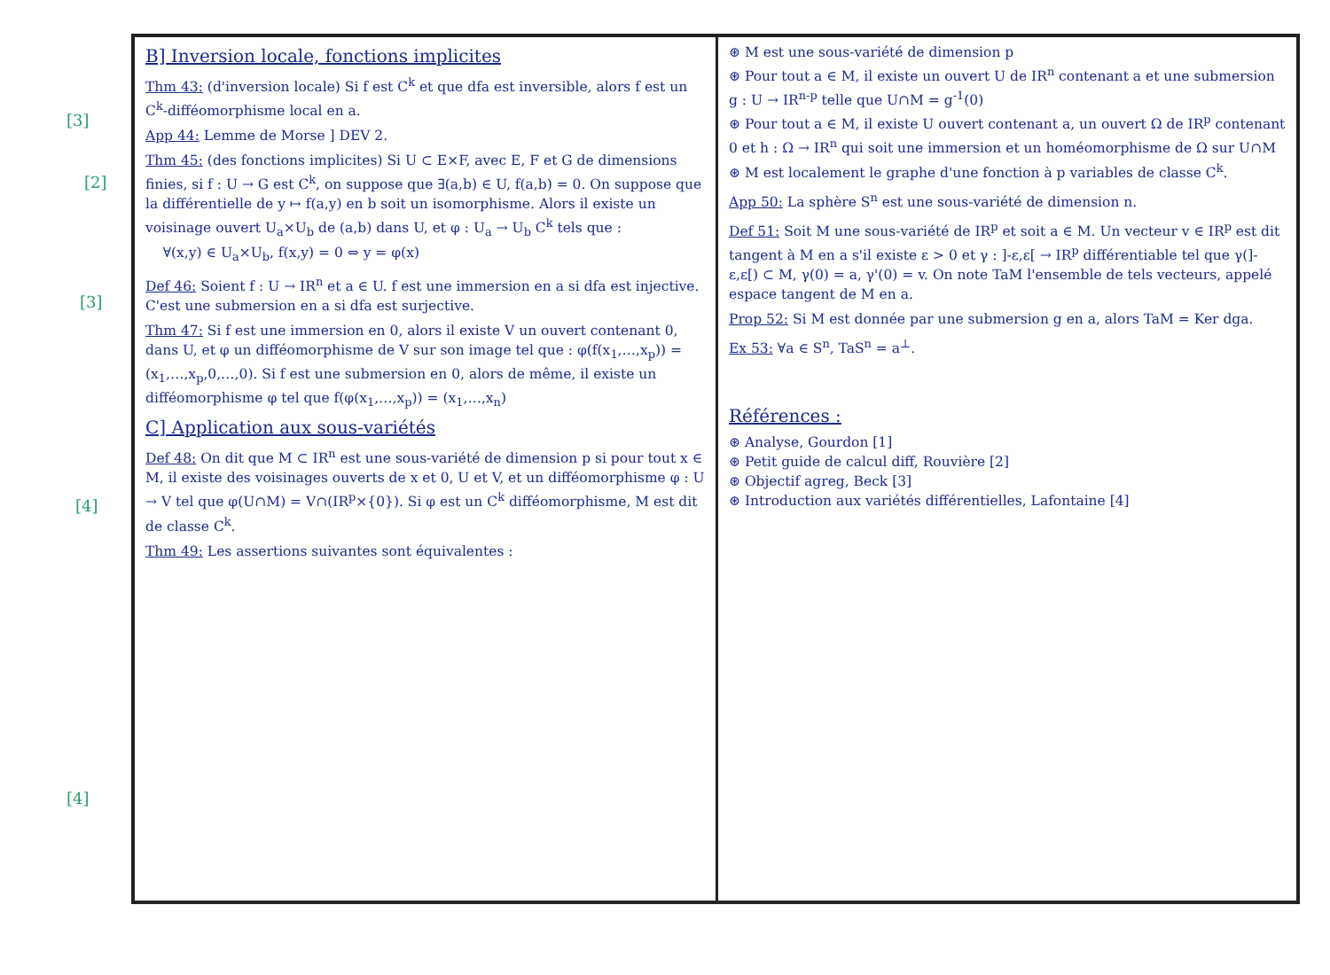B] Inversion locale, fonctions implicites
Thm 43: (d'inversion locale) Si f est C<sup>k</sup> et que dfa est inversible, alors f est un C<sup>k</sup>-difféomorphisme local en a.
App 44: Lemme de Morse ] DEV 2.
Thm 45: (des fonctions implicites) Si U ⊂ E×F, avec E, F et G de dimensions finies, si f : U → G est C<sup>k</sup>, on suppose que ∃(a,b) ∈ U, f(a,b) = 0. On suppose que la différentielle de y ↦ f(a,y) en b soit un isomorphisme. Alors il existe un voisinage ouvert U<sub>a</sub>×U<sub>b</sub> de (a,b) dans U, et φ : U<sub>a</sub> → U<sub>b</sub> C<sup>k</sup> tels que :
∀(x,y) ∈ U<sub>a</sub>×U<sub>b</sub>, f(x,y) = 0 ⇔ y = φ(x)
Def 46: Soient f : U → IR<sup>n</sup> et a ∈ U. f est une immersion en a si dfa est injective. C'est une submersion en a si dfa est surjective.
Thm 47: Si f est une immersion en 0, alors il existe V un ouvert contenant 0, dans U, et φ un difféomorphisme de V sur son image tel que : φ(f(x<sub>1</sub>,…,x<sub>p</sub>)) = (x<sub>1</sub>,…,x<sub>p</sub>,0,…,0). Si f est une submersion en 0, alors de même, il existe un difféomorphisme φ tel que f(φ(x<sub>1</sub>,…,x<sub>p</sub>)) = (x<sub>1</sub>,…,x<sub>n</sub>)
C] Application aux sous-variétés
Def 48: On dit que M ⊂ IR<sup>n</sup> est une sous-variété de dimension p si pour tout x ∈ M, il existe des voisinages ouverts de x et 0, U et V, et un difféomorphisme φ : U → V tel que φ(U∩M) = V∩(IR<sup>p</sup>×{0}). Si φ est un C<sup>k</sup> difféomorphisme, M est dit de classe C<sup>k</sup>.
Thm 49: Les assertions suivantes sont équivalentes :
⊛ M est une sous-variété de dimension p
⊛ Pour tout a ∈ M, il existe un ouvert U de IR<sup>n</sup> contenant a et une submersion g : U → IR<sup>n-p</sup> telle que U∩M = g<sup>-1</sup>(0)
⊛ Pour tout a ∈ M, il existe U ouvert contenant a, un ouvert Ω de IR<sup>p</sup> contenant 0 et h : Ω → IR<sup>n</sup> qui soit une immersion et un homéomorphisme de Ω sur U∩M
⊛ M est localement le graphe d'une fonction à p variables de classe C<sup>k</sup>.
App 50: La sphère S<sup>n</sup> est une sous-variété de dimension n.
Def 51: Soit M une sous-variété de IR<sup>p</sup> et soit a ∈ M. Un vecteur v ∈ IR<sup>p</sup> est dit tangent à M en a s'il existe ε > 0 et γ : ]-ε,ε[ → IR<sup>p</sup> différentiable tel que γ(]-ε,ε[) ⊂ M, γ(0) = a, γ'(0) = v. On note TaM l'ensemble de tels vecteurs, appelé espace tangent de M en a.
Prop 52: Si M est donnée par une submersion g en a, alors TaM = Ker dga.
Ex 53: ∀a ∈ S<sup>n</sup>, TaS<sup>n</sup> = a<sup>⊥</sup>.
Références :
⊛ Analyse, Gourdon [1]
⊛ Petit guide de calcul diff, Rouvière [2]
⊛ Objectif agreg, Beck [3]
⊛ Introduction aux variétés différentielles, Lafontaine [4]
[3]
[2]
[3]
[4]
[4]